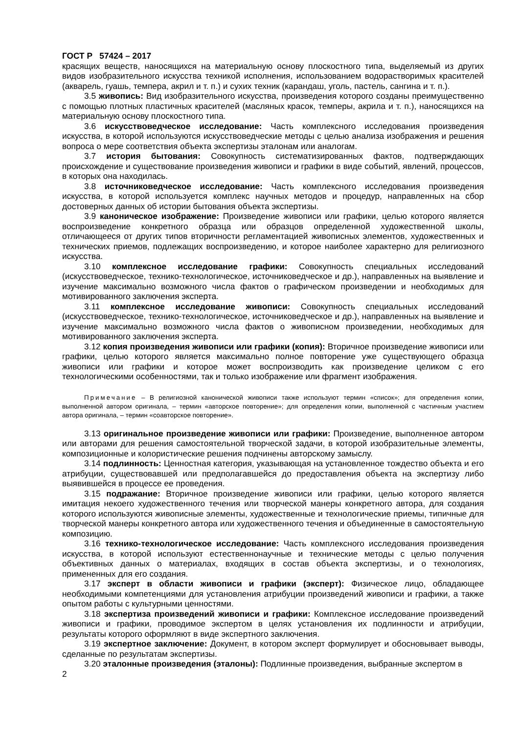ГОСТ Р 57424 – 2017
красящих веществ, наносящихся на материальную основу плоскостного типа, выделяемый из других видов изобразительного искусства техникой исполнения, использованием водорастворимых красителей (акварель, гуашь, темпера, акрил и т. п.) и сухих техник (карандаш, уголь, пастель, сангина и т. п.).
3.5 живопись: Вид изобразительного искусства, произведения которого созданы преимущественно с помощью плотных пластичных красителей (масляных красок, темперы, акрила и т. п.), наносящихся на материальную основу плоскостного типа.
3.6 искусствоведческое исследование: Часть комплексного исследования произведения искусства, в которой используются искусствоведческие методы с целью анализа изображения и решения вопроса о мере соответствия объекта экспертизы эталонам или аналогам.
3.7 история бытования: Совокупность систематизированных фактов, подтверждающих происхождение и существование произведения живописи и графики в виде событий, явлений, процессов, в которых она находилась.
3.8 источниковедческое исследование: Часть комплексного исследования произведения искусства, в которой используется комплекс научных методов и процедур, направленных на сбор достоверных данных об истории бытования объекта экспертизы.
3.9 каноническое изображение: Произведение живописи или графики, целью которого является воспроизведение конкретного образца или образцов определенной художественной школы, отличающееся от других типов вторичности регламентацией живописных элементов, художественных и технических приемов, подлежащих воспроизведению, и которое наиболее характерно для религиозного искусства.
3.10 комплексное исследование графики: Совокупность специальных исследований (искусствоведческое, технико-технологическое, источниковедческое и др.), направленных на выявление и изучение максимально возможного числа фактов о графическом произведении и необходимых для мотивированного заключения эксперта.
3.11 комплексное исследование живописи: Совокупность специальных исследований (искусствоведческое, технико-технологическое, источниковедческое и др.), направленных на выявление и изучение максимально возможного числа фактов о живописном произведении, необходимых для мотивированного заключения эксперта.
3.12 копия произведения живописи или графики (копия): Вторичное произведение живописи или графики, целью которого является максимально полное повторение уже существующего образца живописи или графики и которое может воспроизводить как произведение целиком с его технологическими особенностями, так и только изображение или фрагмент изображения.
Примечание – В религиозной канонической живописи также используют термин «список»; для определения копии, выполненной автором оригинала, – термин «авторское повторение»; для определения копии, выполненной с частичным участием автора оригинала, – термин «соавторское повторение».
3.13 оригинальное произведение живописи или графики: Произведение, выполненное автором или авторами для решения самостоятельной творческой задачи, в которой изобразительные элементы, композиционные и колористические решения подчинены авторскому замыслу.
3.14 подлинность: Ценностная категория, указывающая на установленное тождество объекта и его атрибуции, существовавшей или предполагавшейся до предоставления объекта на экспертизу либо выявившейся в процессе ее проведения.
3.15 подражание: Вторичное произведение живописи или графики, целью которого является имитация некоего художественного течения или творческой манеры конкретного автора, для создания которого используются живописные элементы, художественные и технологические приемы, типичные для творческой манеры конкретного автора или художественного течения и объединенные в самостоятельную композицию.
3.16 технико-технологическое исследование: Часть комплексного исследования произведения искусства, в которой используют естественнонаучные и технические методы с целью получения объективных данных о материалах, входящих в состав объекта экспертизы, и о технологиях, примененных для его создания.
3.17 эксперт в области живописи и графики (эксперт): Физическое лицо, обладающее необходимыми компетенциями для установления атрибуции произведений живописи и графики, а также опытом работы с культурными ценностями.
3.18 экспертиза произведений живописи и графики: Комплексное исследование произведений живописи и графики, проводимое экспертом в целях установления их подлинности и атрибуции, результаты которого оформляют в виде экспертного заключения.
3.19 экспертное заключение: Документ, в котором эксперт формулирует и обосновывает выводы, сделанные по результатам экспертизы.
3.20 эталонные произведения (эталоны): Подлинные произведения, выбранные экспертом в
2